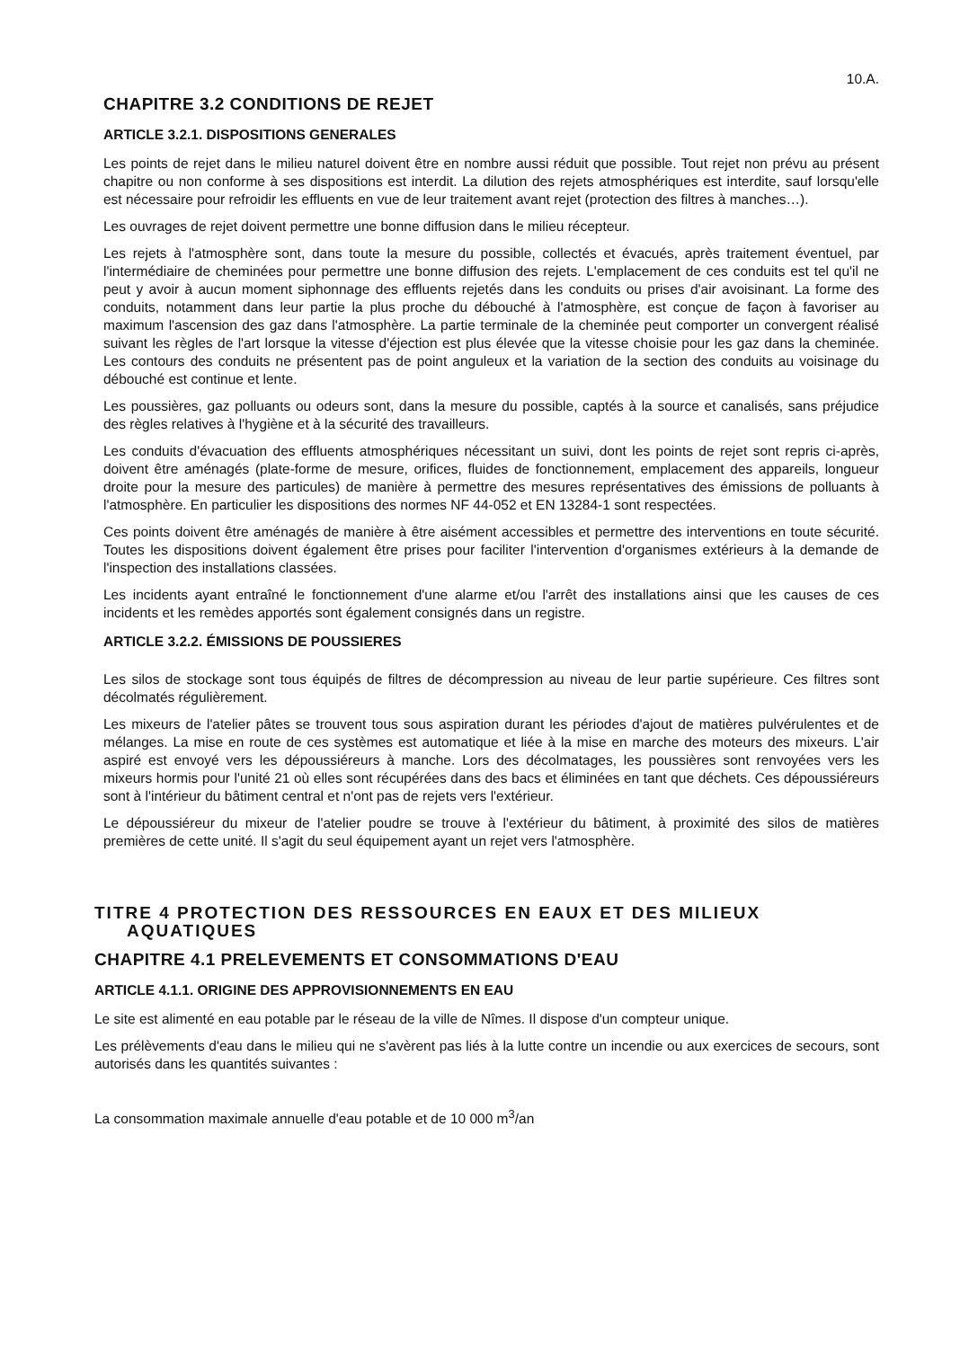10.A.
CHAPITRE 3.2 CONDITIONS DE REJET
ARTICLE 3.2.1. DISPOSITIONS GENERALES
Les points de rejet dans le milieu naturel doivent être en nombre aussi réduit que possible. Tout rejet non prévu au présent chapitre ou non conforme à ses dispositions est interdit. La dilution des rejets atmosphériques est interdite, sauf lorsqu'elle est nécessaire pour refroidir les effluents en vue de leur traitement avant rejet (protection des filtres à manches…).
Les ouvrages de rejet doivent permettre une bonne diffusion dans le milieu récepteur.
Les rejets à l'atmosphère sont, dans toute la mesure du possible, collectés et évacués, après traitement éventuel, par l'intermédiaire de cheminées pour permettre une bonne diffusion des rejets. L'emplacement de ces conduits est tel qu'il ne peut y avoir à aucun moment siphonnage des effluents rejetés dans les conduits ou prises d'air avoisinant. La forme des conduits, notamment dans leur partie la plus proche du débouché à l'atmosphère, est conçue de façon à favoriser au maximum l'ascension des gaz dans l'atmosphère. La partie terminale de la cheminée peut comporter un convergent réalisé suivant les règles de l'art lorsque la vitesse d'éjection est plus élevée que la vitesse choisie pour les gaz dans la cheminée. Les contours des conduits ne présentent pas de point anguleux et la variation de la section des conduits au voisinage du débouché est continue et lente.
Les poussières, gaz polluants ou odeurs sont, dans la mesure du possible, captés à la source et canalisés, sans préjudice des règles relatives à l'hygiène et à la sécurité des travailleurs.
Les conduits d'évacuation des effluents atmosphériques nécessitant un suivi, dont les points de rejet sont repris ci-après, doivent être aménagés (plate-forme de mesure, orifices, fluides de fonctionnement, emplacement des appareils, longueur droite pour la mesure des particules) de manière à permettre des mesures représentatives des émissions de polluants à l'atmosphère. En particulier les dispositions des normes NF 44-052 et EN 13284-1 sont respectées.
Ces points doivent être aménagés de manière à être aisément accessibles et permettre des interventions en toute sécurité. Toutes les dispositions doivent également être prises pour faciliter l'intervention d'organismes extérieurs à la demande de l'inspection des installations classées.
Les incidents ayant entraîné le fonctionnement d'une alarme et/ou l'arrêt des installations ainsi que les causes de ces incidents et les remèdes apportés sont également consignés dans un registre.
ARTICLE 3.2.2. ÉMISSIONS DE POUSSIERES
Les silos de stockage sont tous équipés de filtres de décompression au niveau de leur partie supérieure. Ces filtres sont décolmatés régulièrement.
Les mixeurs de l'atelier pâtes se trouvent tous sous aspiration durant les périodes d'ajout de matières pulvérulentes et de mélanges. La mise en route de ces systèmes est automatique et liée à la mise en marche des moteurs des mixeurs. L'air aspiré est envoyé vers les dépoussiéreurs à manche. Lors des décolmatages, les poussières sont renvoyées vers les mixeurs hormis pour l'unité 21 où elles sont récupérées dans des bacs et éliminées en tant que déchets. Ces dépoussiéreurs sont à l'intérieur du bâtiment central et n'ont pas de rejets vers l'extérieur.
Le dépoussiéreur du mixeur de l'atelier poudre se trouve à l'extérieur du bâtiment, à proximité des silos de matières premières de cette unité. Il s'agit du seul équipement ayant un rejet vers l'atmosphère.
TITRE 4 PROTECTION DES RESSOURCES EN EAUX ET DES MILIEUX
AQUATIQUES
CHAPITRE 4.1 PRELEVEMENTS ET CONSOMMATIONS D'EAU
ARTICLE 4.1.1. ORIGINE DES APPROVISIONNEMENTS EN EAU
Le site est alimenté en eau potable par le réseau de la ville de Nîmes. Il dispose d'un compteur unique.
Les prélèvements d'eau dans le milieu qui ne s'avèrent pas liés à la lutte contre un incendie ou aux exercices de secours, sont autorisés dans les quantités suivantes :
La consommation maximale annuelle d'eau potable et de 10 000 m<sup>3</sup>/an